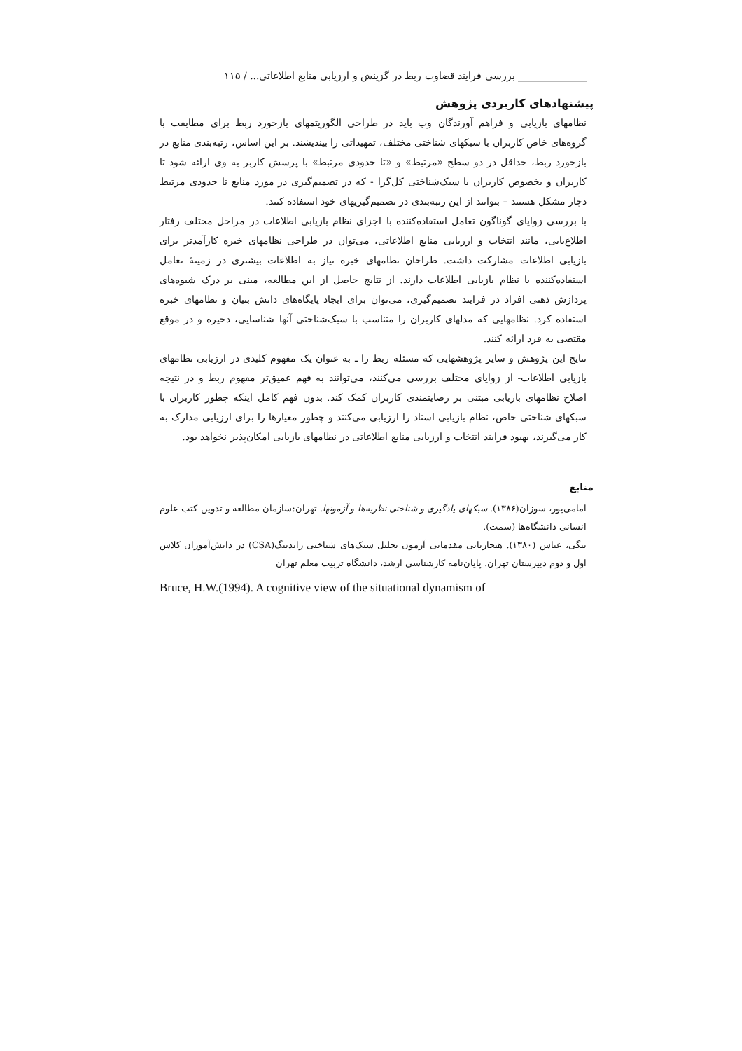______________ بررسی فرایند قضاوت ربط در گزینش و ارزیابی منابع اطلاعاتی... / ۱۱۵
پیشنهادهای کاربردی پژوهش
نظامهای بازیابی و فراهم آورندگان وب باید در طراحی الگوریتمهای بازخورد ربط برای مطابقت با گروه‌های خاص کاربران با سبکهای شناختی مختلف، تمهیداتی را بیندیشند. بر این اساس، رتبه‌بندی منابع در بازخورد ربط، حداقل در دو سطح «مرتبط» و «تا حدودی مرتبط» با پرسش کاربر به وی ارائه شود تا کاربران و بخصوص کاربران با سبک‌شناختی کل‌گرا - که در تصمیم‌گیری در مورد منابع تا حدودی مرتبط دچار مشکل هستند – بتوانند از این رتبه‌بندی در تصمیم‌گیریهای خود استفاده کنند.
با بررسی زوایای گوناگون تعامل استفاده‌کننده با اجزای نظام بازیابی اطلاعات در مراحل مختلف رفتار اطلاع‌یابی، مانند انتخاب و ارزیابی منابع اطلاعاتی، می‌توان در طراحی نظامهای خبره کارآمدتر برای بازیابی اطلاعات مشارکت داشت. طراحان نظامهای خبره نیاز به اطلاعات بیشتری در زمینهٔ تعامل استفاده‌کننده با نظام بازیابی اطلاعات دارند. از نتایج حاصل از این مطالعه، مبنی بر درک شیوه‌های پردازش ذهنی افراد در فرایند تصمیم‌گیری، می‌توان برای ایجاد پایگاه‌های دانش بنیان و نظامهای خبره استفاده کرد. نظامهایی که مدلهای کاربران را متناسب با سبک‌شناختی آنها شناسایی، ذخیره و در موقع مقتضی به فرد ارائه کنند.
نتایج این پژوهش و سایر پژوهشهایی که مسئله ربط را ـ به عنوان یک مفهوم کلیدی در ارزیابی نظامهای بازیابی اطلاعات- از زوایای مختلف بررسی می‌کنند، می‌توانند به فهم عمیق‌تر مفهوم ربط و در نتیجه اصلاح نظامهای بازیابی مبتنی بر رضایتمندی کاربران کمک کند. بدون فهم کامل اینکه چطور کاربران با سبکهای شناختی خاص، نظام بازیابی اسناد را ارزیابی می‌کنند و چطور معیارها را برای ارزیابی مدارک به کار می‌گیرند، بهبود فرایند انتخاب و ارزیابی منابع اطلاعاتی در نظامهای بازیابی امکان‌پذیر نخواهد بود.
منابع
امامی‌پور، سوزان(۱۳۸۶). سبکهای یادگیری و شناختی نظریه‌ها و آزمونها. تهران:سازمان مطالعه و تدوین کتب علوم انسانی دانشگاه‌ها (سمت).
بیگی، عباس (۱۳۸۰). هنجاریابی مقدماتی آزمون تحلیل سبک‌های شناختی رایدینگ(CSA) در دانش‌آموزان کلاس اول و دوم دبیرستان تهران. پایان‌نامه کارشناسی ارشد، دانشگاه تربیت معلم تهران
Bruce, H.W.(1994). A cognitive view of the situational dynamism of